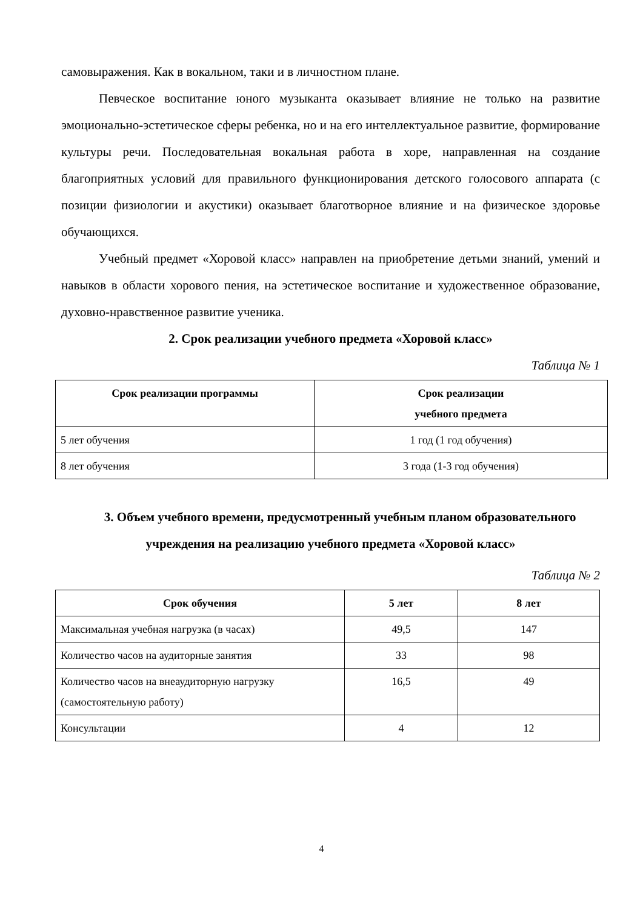самовыражения. Как в вокальном, таки и в личностном плане.
Певческое воспитание юного музыканта оказывает влияние не только на развитие эмоционально-эстетическое сферы ребенка, но и на его интеллектуальное развитие, формирование культуры речи. Последовательная вокальная работа в хоре, направленная на создание благоприятных условий для правильного функционирования детского голосового аппарата (с позиции физиологии и акустики) оказывает благотворное влияние и на физическое здоровье обучающихся.
Учебный предмет «Хоровой класс» направлен на приобретение детьми знаний, умений и навыков в области хорового пения, на эстетическое воспитание и художественное образование, духовно-нравственное развитие ученика.
2. Срок реализации учебного предмета «Хоровой класс»
Таблица № 1
| Срок реализации программы | Срок реализации учебного предмета |
| --- | --- |
| 5 лет обучения | 1 год (1 год обучения) |
| 8 лет обучения | 3 года (1-3 год обучения) |
3. Объем учебного времени, предусмотренный учебным планом образовательного учреждения на реализацию учебного предмета «Хоровой класс»
Таблица № 2
| Срок обучения | 5 лет | 8 лет |
| --- | --- | --- |
| Максимальная учебная нагрузка (в часах) | 49,5 | 147 |
| Количество часов на аудиторные занятия | 33 | 98 |
| Количество часов на внеаудиторную нагрузку (самостоятельную работу) | 16,5 | 49 |
| Консультации | 4 | 12 |
4